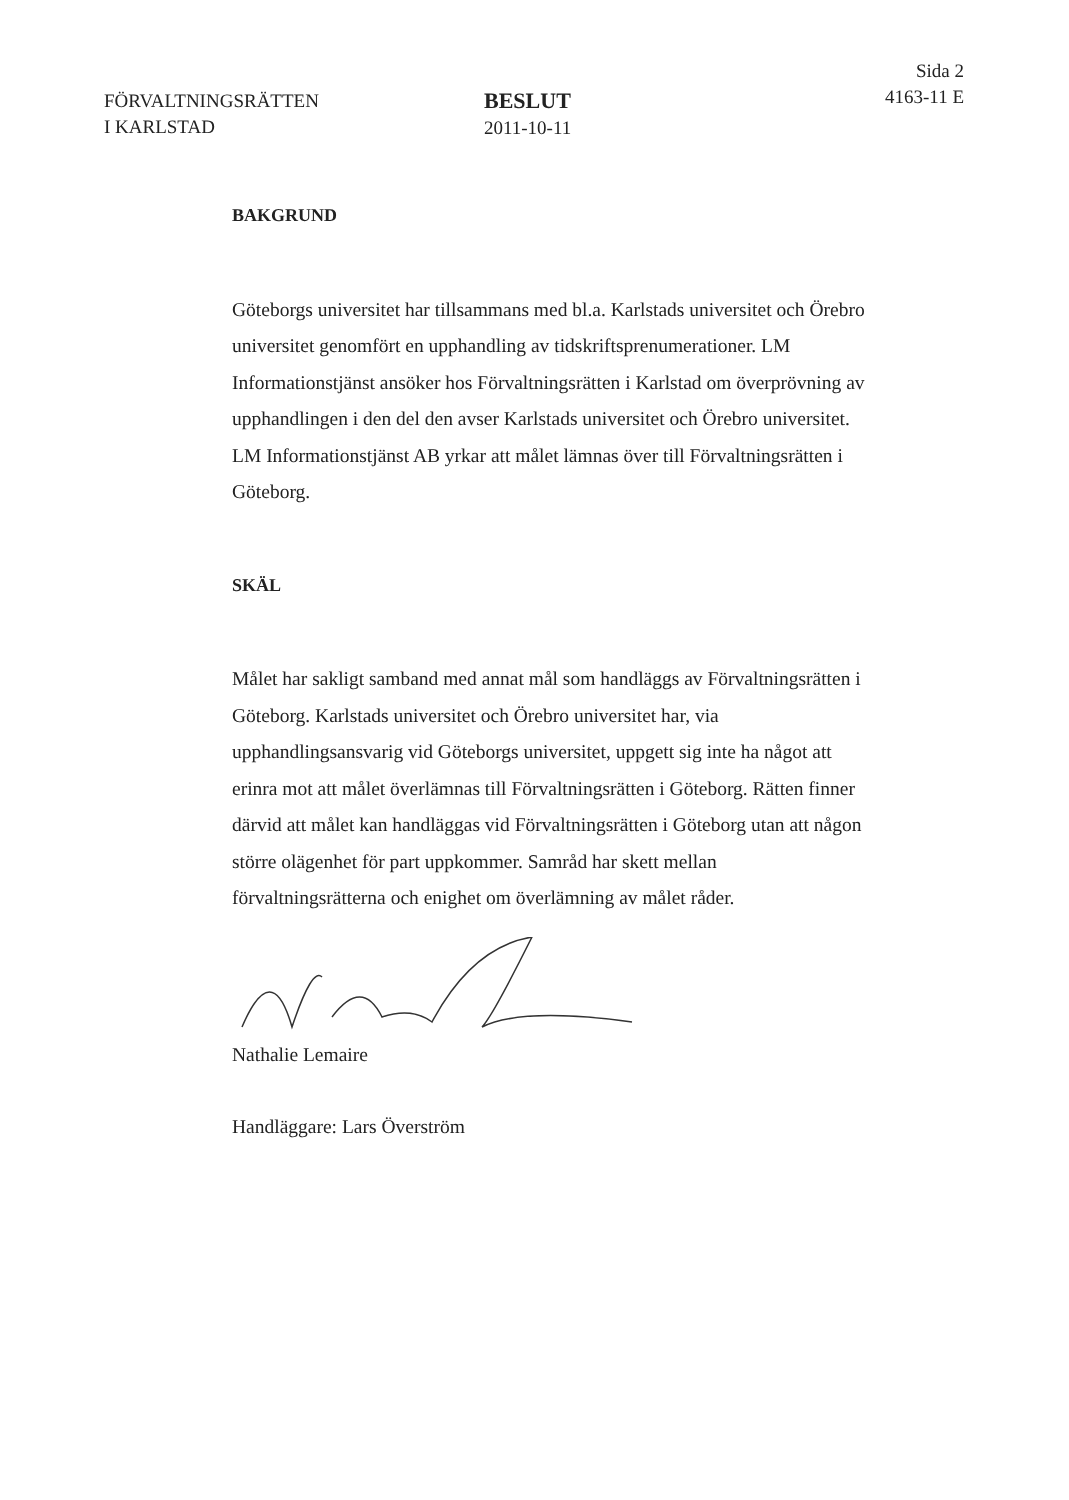FÖRVALTNINGSRÄTTEN
I KARLSTAD
BESLUT
2011-10-11
Sida 2
4163-11 E
BAKGRUND
Göteborgs universitet har tillsammans med bl.a. Karlstads universitet och Örebro universitet genomfört en upphandling av tidskriftsprenumerationer. LM Informationstjänst ansöker hos Förvaltningsrätten i Karlstad om överprövning av upphandlingen i den del den avser Karlstads universitet och Örebro universitet. LM Informationstjänst AB yrkar att målet lämnas över till Förvaltningsrätten i Göteborg.
SKÄL
Målet har sakligt samband med annat mål som handläggs av Förvaltningsrätten i Göteborg. Karlstads universitet och Örebro universitet har, via upphandlingsansvarig vid Göteborgs universitet, uppgett sig inte ha något att erinra mot att målet överlämnas till Förvaltningsrätten i Göteborg. Rätten finner därvid att målet kan handläggas vid Förvaltningsrätten i Göteborg utan att någon större olägenhet för part uppkommer. Samråd har skett mellan förvaltningsrätterna och enighet om överlämning av målet råder.
Nathalie Lemaire
Handläggare: Lars Överström